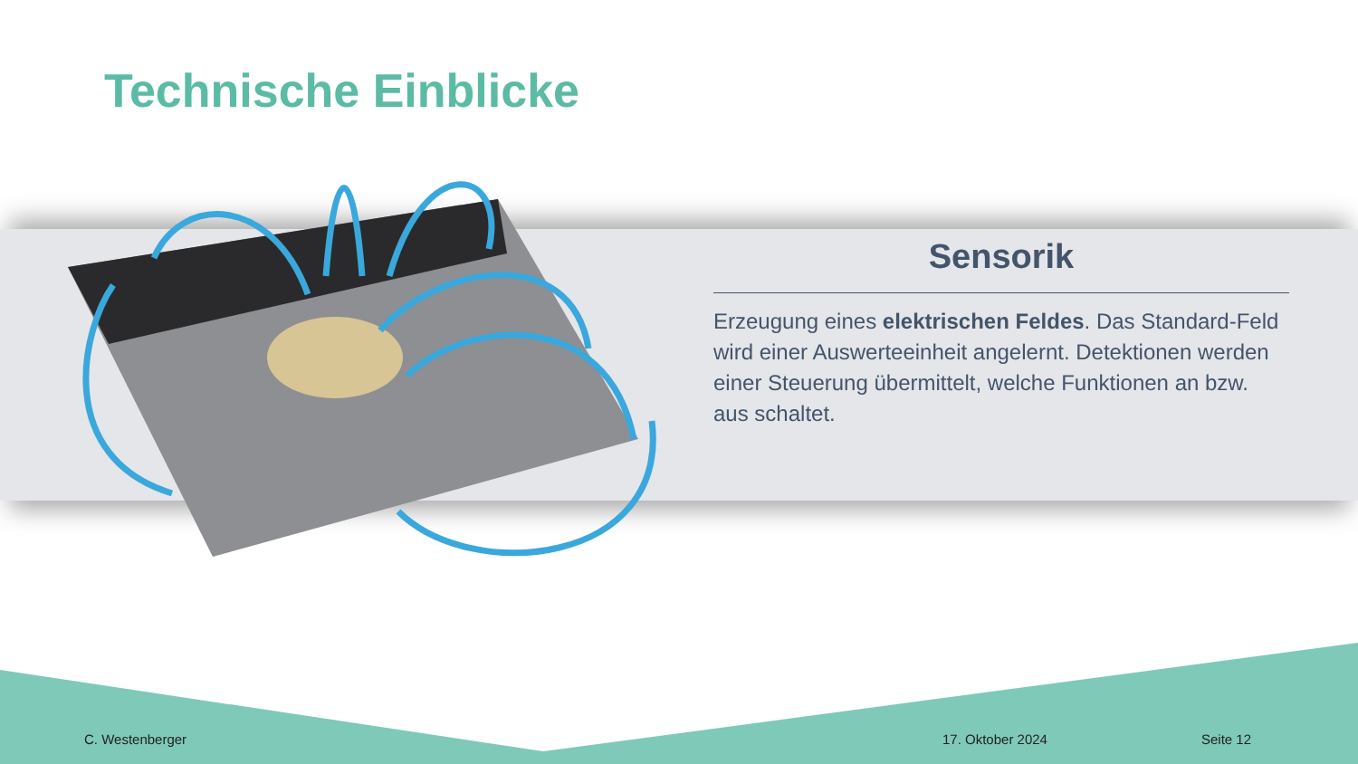Technische Einblicke
Sensorik
Erzeugung eines elektrischen Feldes. Das Standard-Feld wird einer Auswerteeinheit angelernt. Detektionen werden einer Steuerung übermittelt, welche Funktionen an bzw. aus schaltet.
C. Westenberger 17. Oktober 2024 Seite 12